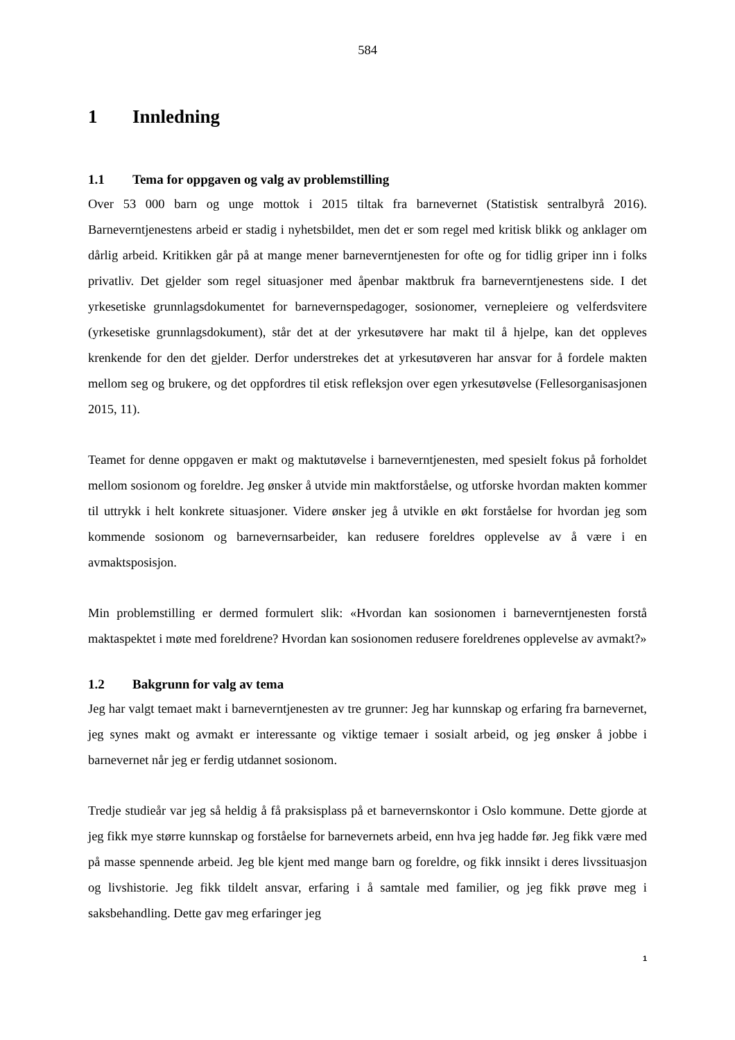584
1 Innledning
1.1 Tema for oppgaven og valg av problemstilling
Over 53 000 barn og unge mottok i 2015 tiltak fra barnevernet (Statistisk sentralbyrå 2016). Barneverntjenestens arbeid er stadig i nyhetsbildet, men det er som regel med kritisk blikk og anklager om dårlig arbeid. Kritikken går på at mange mener barneverntjenesten for ofte og for tidlig griper inn i folks privatliv. Det gjelder som regel situasjoner med åpenbar maktbruk fra barneverntjenestens side. I det yrkesetiske grunnlagsdokumentet for barnevernspedagoger, sosionomer, vernepleiere og velferdsvitere (yrkesetiske grunnlagsdokument), står det at der yrkesutøvere har makt til å hjelpe, kan det oppleves krenkende for den det gjelder. Derfor understrekes det at yrkesutøveren har ansvar for å fordele makten mellom seg og brukere, og det oppfordres til etisk refleksjon over egen yrkesutøvelse (Fellesorganisasjonen 2015, 11).
Teamet for denne oppgaven er makt og maktutøvelse i barneverntjenesten, med spesielt fokus på forholdet mellom sosionom og foreldre. Jeg ønsker å utvide min maktforståelse, og utforske hvordan makten kommer til uttrykk i helt konkrete situasjoner. Videre ønsker jeg å utvikle en økt forståelse for hvordan jeg som kommende sosionom og barnevernsarbeider, kan redusere foreldres opplevelse av å være i en avmaktsposisjon.
Min problemstilling er dermed formulert slik: «Hvordan kan sosionomen i barneverntjenesten forstå maktaspektet i møte med foreldrene? Hvordan kan sosionomen redusere foreldrenes opplevelse av avmakt?»
1.2 Bakgrunn for valg av tema
Jeg har valgt temaet makt i barneverntjenesten av tre grunner: Jeg har kunnskap og erfaring fra barnevernet, jeg synes makt og avmakt er interessante og viktige temaer i sosialt arbeid, og jeg ønsker å jobbe i barnevernet når jeg er ferdig utdannet sosionom.
Tredje studieår var jeg så heldig å få praksisplass på et barnevernskontor i Oslo kommune. Dette gjorde at jeg fikk mye større kunnskap og forståelse for barnevernets arbeid, enn hva jeg hadde før. Jeg fikk være med på masse spennende arbeid. Jeg ble kjent med mange barn og foreldre, og fikk innsikt i deres livssituasjon og livshistorie. Jeg fikk tildelt ansvar, erfaring i å samtale med familier, og jeg fikk prøve meg i saksbehandling. Dette gav meg erfaringer jeg
1